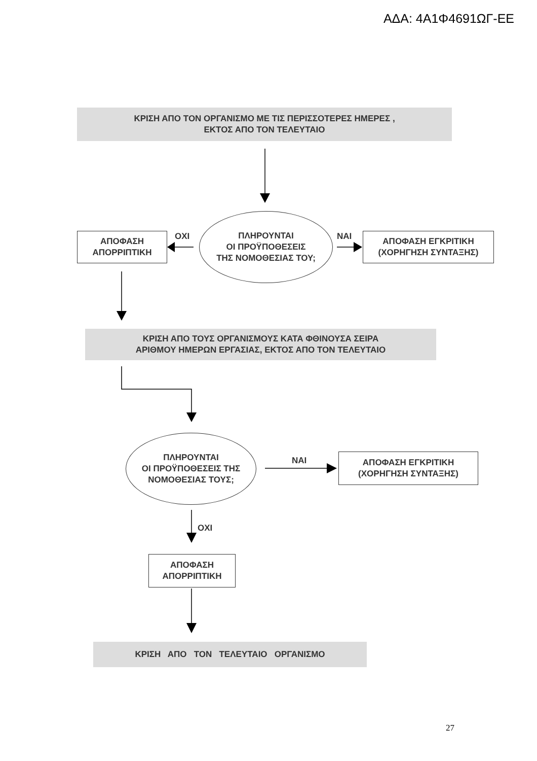ΑΔΑ: 4Α1Φ4691ΩΓ-ΕΕ
ΚΡΙΣΗ ΑΠΟ ΤΟΝ ΟΡΓΑΝΙΣΜΟ ΜΕ ΤΙΣ ΠΕΡΙΣΣΟΤΕΡΕΣ ΗΜΕΡΕΣ ,
ΕΚΤΟΣ ΑΠΟ ΤΟΝ ΤΕΛΕΥΤΑΙΟ
ΑΠΟΦΑΣΗ
ΑΠΟΡΡΙΠΤΙΚΗ
ΟΧΙ
ΠΛΗΡΟΥΝΤΑΙ
ΟΙ ΠΡΟΫΠΟΘΕΣΕΙΣ
ΤΗΣ ΝΟΜΟΘΕΣΙΑΣ ΤΟΥ;
ΝΑΙ
ΑΠΟΦΑΣΗ ΕΓΚΡΙΤΙΚΗ
(ΧΟΡΗΓΗΣΗ ΣΥΝΤΑΞΗΣ)
ΚΡΙΣΗ ΑΠΟ ΤΟΥΣ ΟΡΓΑΝΙΣΜΟΥΣ ΚΑΤΑ ΦΘΙΝΟΥΣΑ ΣΕΙΡΑ
ΑΡΙΘΜΟΥ ΗΜΕΡΩΝ ΕΡΓΑΣΙΑΣ, ΕΚΤΟΣ ΑΠΟ ΤΟΝ ΤΕΛΕΥΤΑΙΟ
ΠΛΗΡΟΥΝΤΑΙ
ΟΙ ΠΡΟΫΠΟΘΕΣΕΙΣ ΤΗΣ
ΝΟΜΟΘΕΣΙΑΣ ΤΟΥΣ;
ΝΑΙ
ΑΠΟΦΑΣΗ ΕΓΚΡΙΤΙΚΗ
(ΧΟΡΗΓΗΣΗ ΣΥΝΤΑΞΗΣ)
ΟΧΙ
ΑΠΟΦΑΣΗ
ΑΠΟΡΡΙΠΤΙΚΗ
ΚΡΙΣΗ ΑΠΟ ΤΟΝ ΤΕΛΕΥΤΑΙΟ ΟΡΓΑΝΙΣΜΟ
27